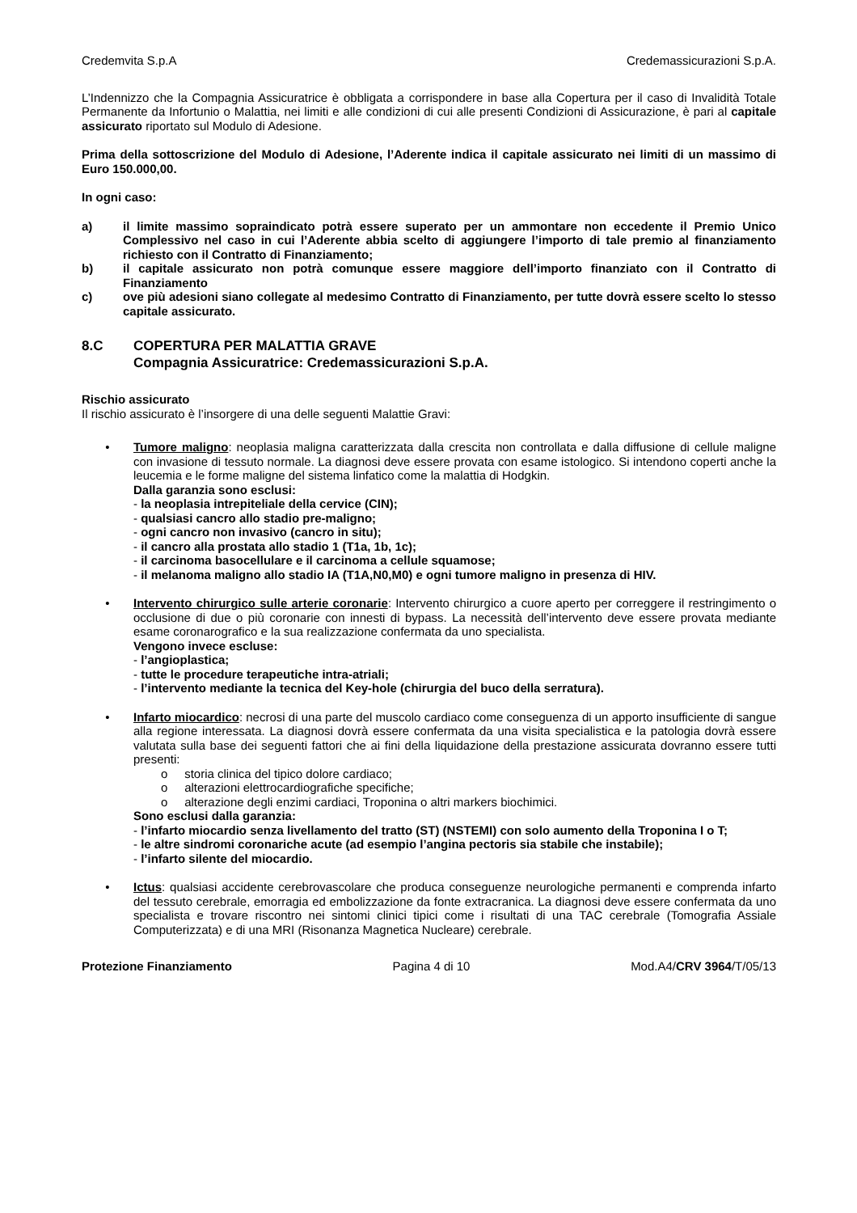Credemvita S.p.A Credemassicurazioni S.p.A.
L’Indennizzo che la Compagnia Assicuratrice è obbligata a corrispondere in base alla Copertura per il caso di Invalidità Totale Permanente da Infortunio o Malattia, nei limiti e alle condizioni di cui alle presenti Condizioni di Assicurazione, è pari al capitale assicurato riportato sul Modulo di Adesione.
Prima della sottoscrizione del Modulo di Adesione, l’Aderente indica il capitale assicurato nei limiti di un massimo di Euro 150.000,00.
In ogni caso:
a) il limite massimo sopraindicato potrà essere superato per un ammontare non eccedente il Premio Unico Complessivo nel caso in cui l’Aderente abbia scelto di aggiungere l’importo di tale premio al finanziamento richiesto con il Contratto di Finanziamento;
b) il capitale assicurato non potrà comunque essere maggiore dell’importo finanziato con il Contratto di Finanziamento
c) ove più adesioni siano collegate al medesimo Contratto di Finanziamento, per tutte dovrà essere scelto lo stesso capitale assicurato.
8.C COPERTURA PER MALATTIA GRAVE
Compagnia Assicuratrice: Credemassicurazioni S.p.A.
Rischio assicurato
Il rischio assicurato è l’insorgere di una delle seguenti Malattie Gravi:
• Tumore maligno: neoplasia maligna caratterizzata dalla crescita non controllata e dalla diffusione di cellule maligne con invasione di tessuto normale. La diagnosi deve essere provata con esame istologico. Si intendono coperti anche la leucemia e le forme maligne del sistema linfatico come la malattia di Hodgkin.
Dalla garanzia sono esclusi:
- la neoplasia intrepiteliale della cervice (CIN);
- qualsiasi cancro allo stadio pre-maligno;
- ogni cancro non invasivo (cancro in situ);
- il cancro alla prostata allo stadio 1 (T1a, 1b, 1c);
- il carcinoma basocellulare e il carcinoma a cellule squamose;
- il melanoma maligno allo stadio IA (T1A,N0,M0) e ogni tumore maligno in presenza di HIV.
• Intervento chirurgico sulle arterie coronarie: Intervento chirurgico a cuore aperto per correggere il restringimento o occlusione di due o più coronarie con innesti di bypass. La necessità dell’intervento deve essere provata mediante esame coronarografico e la sua realizzazione confermata da uno specialista.
Vengono invece escluse:
- l’angioplastica;
- tutte le procedure terapeutiche intra-atriali;
- l’intervento mediante la tecnica del Key-hole (chirurgia del buco della serratura).
• Infarto miocardico: necrosi di una parte del muscolo cardiaco come conseguenza di un apporto insufficiente di sangue alla regione interessata. La diagnosi dovrà essere confermata da una visita specialistica e la patologia dovrà essere valutata sulla base dei seguenti fattori che ai fini della liquidazione della prestazione assicurata dovranno essere tutti presenti:
o storia clinica del tipico dolore cardiaco;
o alterazioni elettrocardiografiche specifiche;
o alterazione degli enzimi cardiaci, Troponina o altri markers biochimici.
Sono esclusi dalla garanzia:
- l’infarto miocardio senza livellamento del tratto (ST) (NSTEMI) con solo aumento della Troponina I o T;
- le altre sindromi coronariche acute (ad esempio l’angina pectoris sia stabile che instabile);
- l’infarto silente del miocardio.
• Ictus: qualsiasi accidente cerebrovascolare che produca conseguenze neurologiche permanenti e comprenda infarto del tessuto cerebrale, emorragia ed embolizzazione da fonte extracranica. La diagnosi deve essere confermata da uno specialista e trovare riscontro nei sintomi clinici tipici come i risultati di una TAC cerebrale (Tomografia Assiale Computerizzata) e di una MRI (Risonanza Magnetica Nucleare) cerebrale.
Protezione Finanziamento Pagina 4 di 10 Mod.A4/CRV 3964/T/05/13